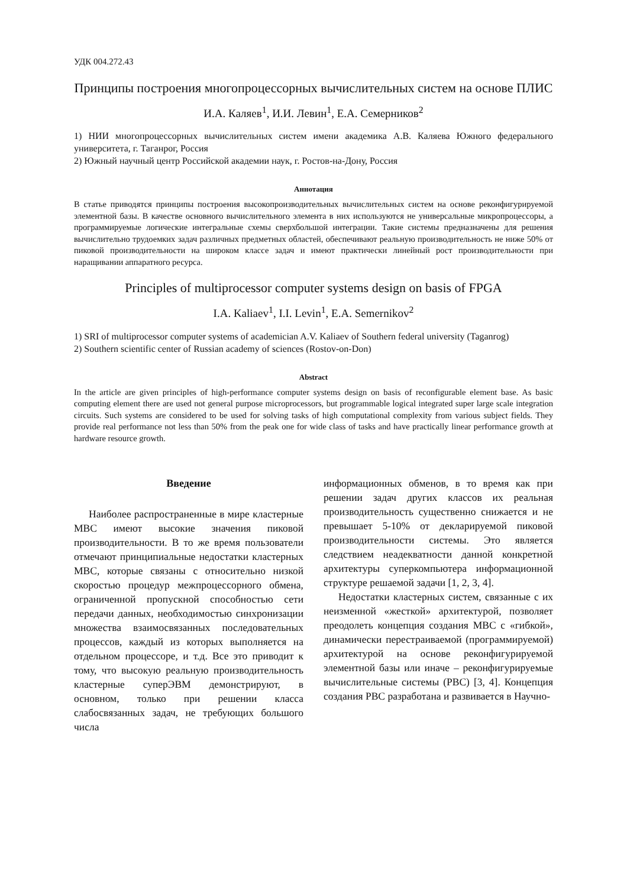УДК 004.272.43
Принципы построения многопроцессорных вычислительных систем на основе ПЛИС
И.А. Каляев<sup>1</sup>, И.И. Левин<sup>1</sup>, Е.А. Семерников<sup>2</sup>
1) НИИ многопроцессорных вычислительных систем имени академика А.В. Каляева Южного федерального университета, г. Таганрог, Россия
2) Южный научный центр Российской академии наук, г. Ростов-на-Дону, Россия
Аннотация
В статье приводятся принципы построения высокопроизводительных вычислительных систем на основе реконфигурируемой элементной базы. В качестве основного вычислительного элемента в них используются не универсальные микропроцессоры, а программируемые логические интегральные схемы сверхбольшой интеграции. Такие системы предназначены для решения вычислительно трудоемких задач различных предметных областей, обеспечивают реальную производительность не ниже 50% от пиковой производительности на широком классе задач и имеют практически линейный рост производительности при наращивании аппаратного ресурса.
Principles of multiprocessor computer systems design on basis of FPGA
I.A. Kaliaev<sup>1</sup>, I.I. Levin<sup>1</sup>, E.A. Semernikov<sup>2</sup>
1) SRI of multiprocessor computer systems of academician A.V. Kaliaev of Southern federal university (Taganrog)
2) Southern scientific center of Russian academy of sciences (Rostov-on-Don)
Abstract
In the article are given principles of high-performance computer systems design on basis of reconfigurable element base. As basic computing element there are used not general purpose microprocessors, but programmable logical integrated super large scale integration circuits. Such systems are considered to be used for solving tasks of high computational complexity from various subject fields. They provide real performance not less than 50% from the peak one for wide class of tasks and have practically linear performance growth at hardware resource growth.
Введение
Наиболее распространенные в мире кластерные МВС имеют высокие значения пиковой производительности. В то же время пользователи отмечают принципиальные недостатки кластерных МВС, которые связаны с относительно низкой скоростью процедур межпроцессорного обмена, ограниченной пропускной способностью сети передачи данных, необходимостью синхронизации множества взаимосвязанных последовательных процессов, каждый из которых выполняется на отдельном процессоре, и т.д. Все это приводит к тому, что высокую реальную производительность кластерные суперЭВМ демонстрируют, в основном, только при решении класса слабосвязанных задач, не требующих большого числа
информационных обменов, в то время как при решении задач других классов их реальная производительность существенно снижается и не превышает 5-10% от декларируемой пиковой производительности системы. Это является следствием неадекватности данной конкретной архитектуры суперкомпьютера информационной структуре решаемой задачи [1, 2, 3, 4].
Недостатки кластерных систем, связанные с их неизменной «жесткой» архитектурой, позволяет преодолеть концепция создания МВС с «гибкой», динамически перестраиваемой (программируемой) архитектурой на основе реконфигурируемой элементной базы или иначе – реконфигурируемые вычислительные системы (РВС) [3, 4]. Концепция создания РВС разработана и развивается в Научно-